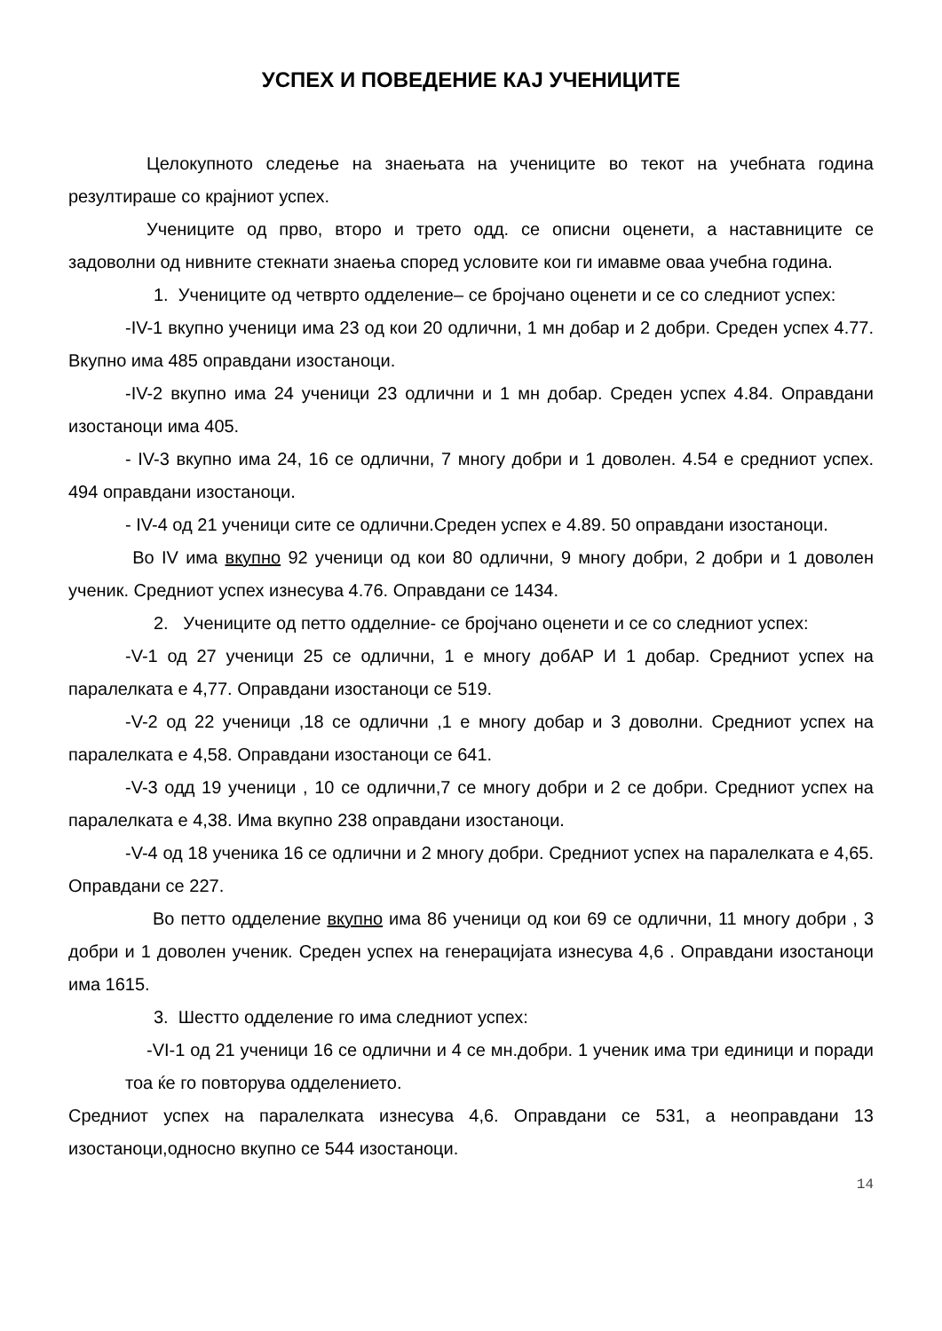УСПЕХ И ПОВЕДЕНИЕ КАЈ УЧЕНИЦИТЕ
Целокупното следење на знаењата на учениците во текот на учебната година резултираше со крајниот успех.
Учениците од прво, второ и трето одд. се описни оценети, а наставниците се задоволни од нивните стекнати знаења според условите кои ги имавме оваа учебна година.
1. Учениците од четврто одделение– се бројчано оценети и се со следниот успех:
-IV-1 вкупно ученици има 23 од кои 20 одлични, 1 мн добар и 2 добри. Среден успех 4.77. Вкупно има 485 оправдани изостаноци.
-IV-2 вкупно има 24 ученици 23 одлични и 1 мн добар. Среден успех 4.84. Оправдани изостаноци има 405.
- IV-3 вкупно има 24, 16 се одлични, 7 многу добри и 1 доволен. 4.54 е средниот успех. 494 оправдани изостаноци.
- IV-4 од 21 ученици сите се одлични.Среден успех е 4.89. 50 оправдани изостаноци.
Во IV има вкупно 92 ученици од кои 80 одлични, 9 многу добри, 2 добри и 1 доволен ученик. Средниот успех изнесува 4.76. Оправдани се 1434.
2. Учениците од петто одделние- се бројчано оценети и се со следниот успех:
-V-1 од 27 ученици 25 се одлични, 1 е многу добАР И 1 добар. Средниот успех на паралелката е 4,77. Оправдани изостаноци се 519.
-V-2 од 22 ученици ,18 се одлични ,1 е многу добар и 3 доволни. Средниот успех на паралелката е 4,58. Оправдани изостаноци се 641.
-V-3 одд 19 ученици , 10 се одлични,7 се многу добри и 2 се добри. Средниот успех на паралелката е 4,38. Има вкупно 238 оправдани изостаноци.
-V-4 од 18 ученика 16 се одлични и 2 многу добри. Средниот успех на паралелката е 4,65. Оправдани се 227.
Во петто одделение вкупно има 86 ученици од кои 69 се одлични, 11 многу добри , 3 добри и 1 доволен ученик. Среден успех на генерацијата изнесува 4,6 . Оправдани изостаноци има 1615.
3. Шестто одделение го има следниот успех:
-VI-1 од 21 ученици 16 се одлични и 4 се мн.добри. 1 ученик има три единици и поради тоа ќе го повторува одделението.
Средниот успех на паралелката изнесува 4,6. Оправдани се 531, а неоправдани 13 изостаноци,односно вкупно се 544 изостаноци.
14